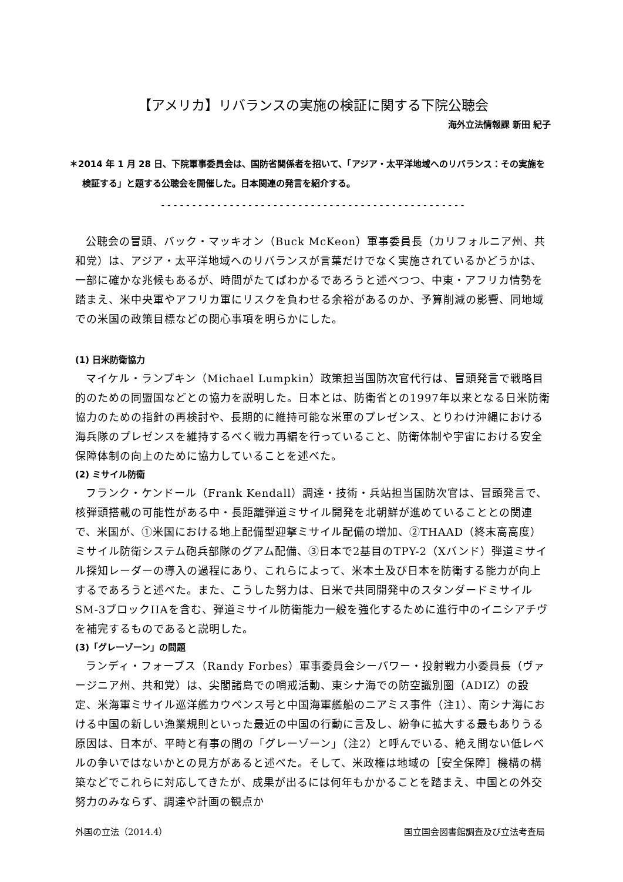【アメリカ】リバランスの実施の検証に関する下院公聴会
海外立法情報課 新田 紀子
＊2014 年 1 月 28 日、下院軍事委員会は、国防省関係者を招いて、「アジア・太平洋地域へのリバランス：その実施を検証する」と題する公聴会を開催した。日本関連の発言を紹介する。
-------------------------------------------------
公聴会の冒頭、バック・マッキオン（Buck McKeon）軍事委員長（カリフォルニア州、共和党）は、アジア・太平洋地域へのリバランスが言葉だけでなく実施されているかどうかは、一部に確かな兆候もあるが、時間がたてばわかるであろうと述べつつ、中東・アフリカ情勢を踏まえ、米中央軍やアフリカ軍にリスクを負わせる余裕があるのか、予算削減の影響、同地域での米国の政策目標などの関心事項を明らかにした。
(1) 日米防衛協力
マイケル・ランプキン（Michael Lumpkin）政策担当国防次官代行は、冒頭発言で戦略目的のための同盟国などとの協力を説明した。日本とは、防衛省との1997年以来となる日米防衛協力のための指針の再検討や、長期的に維持可能な米軍のプレゼンス、とりわけ沖縄における海兵隊のプレゼンスを維持するべく戦力再編を行っていること、防衛体制や宇宙における安全保障体制の向上のために協力していることを述べた。
(2) ミサイル防衛
フランク・ケンドール（Frank Kendall）調達・技術・兵站担当国防次官は、冒頭発言で、核弾頭搭載の可能性がある中・長距離弾道ミサイル開発を北朝鮮が進めていることとの関連で、米国が、①米国における地上配備型迎撃ミサイル配備の増加、②THAAD（終末高高度）ミサイル防衛システム砲兵部隊のグアム配備、③日本で2基目のTPY-2（Xバンド）弾道ミサイル探知レーダーの導入の過程にあり、これらによって、米本土及び日本を防衛する能力が向上するであろうと述べた。また、こうした努力は、日米で共同開発中のスタンダードミサイルSM-3ブロックIIAを含む、弾道ミサイル防衛能力一般を強化するために進行中のイニシアチヴを補完するものであると説明した。
(3)「グレーゾーン」の問題
ランディ・フォーブス（Randy Forbes）軍事委員会シーパワー・投射戦力小委員長（ヴァージニア州、共和党）は、尖閣諸島での哨戒活動、東シナ海での防空識別圏（ADIZ）の設定、米海軍ミサイル巡洋艦カウペンス号と中国海軍艦船のニアミス事件（注1）、南シナ海における中国の新しい漁業規則といった最近の中国の行動に言及し、紛争に拡大する最もありうる原因は、日本が、平時と有事の間の「グレーゾーン」（注2）と呼んでいる、絶え間ない低レベルの争いではないかとの見方があると述べた。そして、米政権は地域の［安全保障］機構の構築などでこれらに対応してきたが、成果が出るには何年もかかることを踏まえ、中国との外交努力のみならず、調達や計画の観点か
外国の立法（2014.4） 国立国会図書館調査及び立法考査局